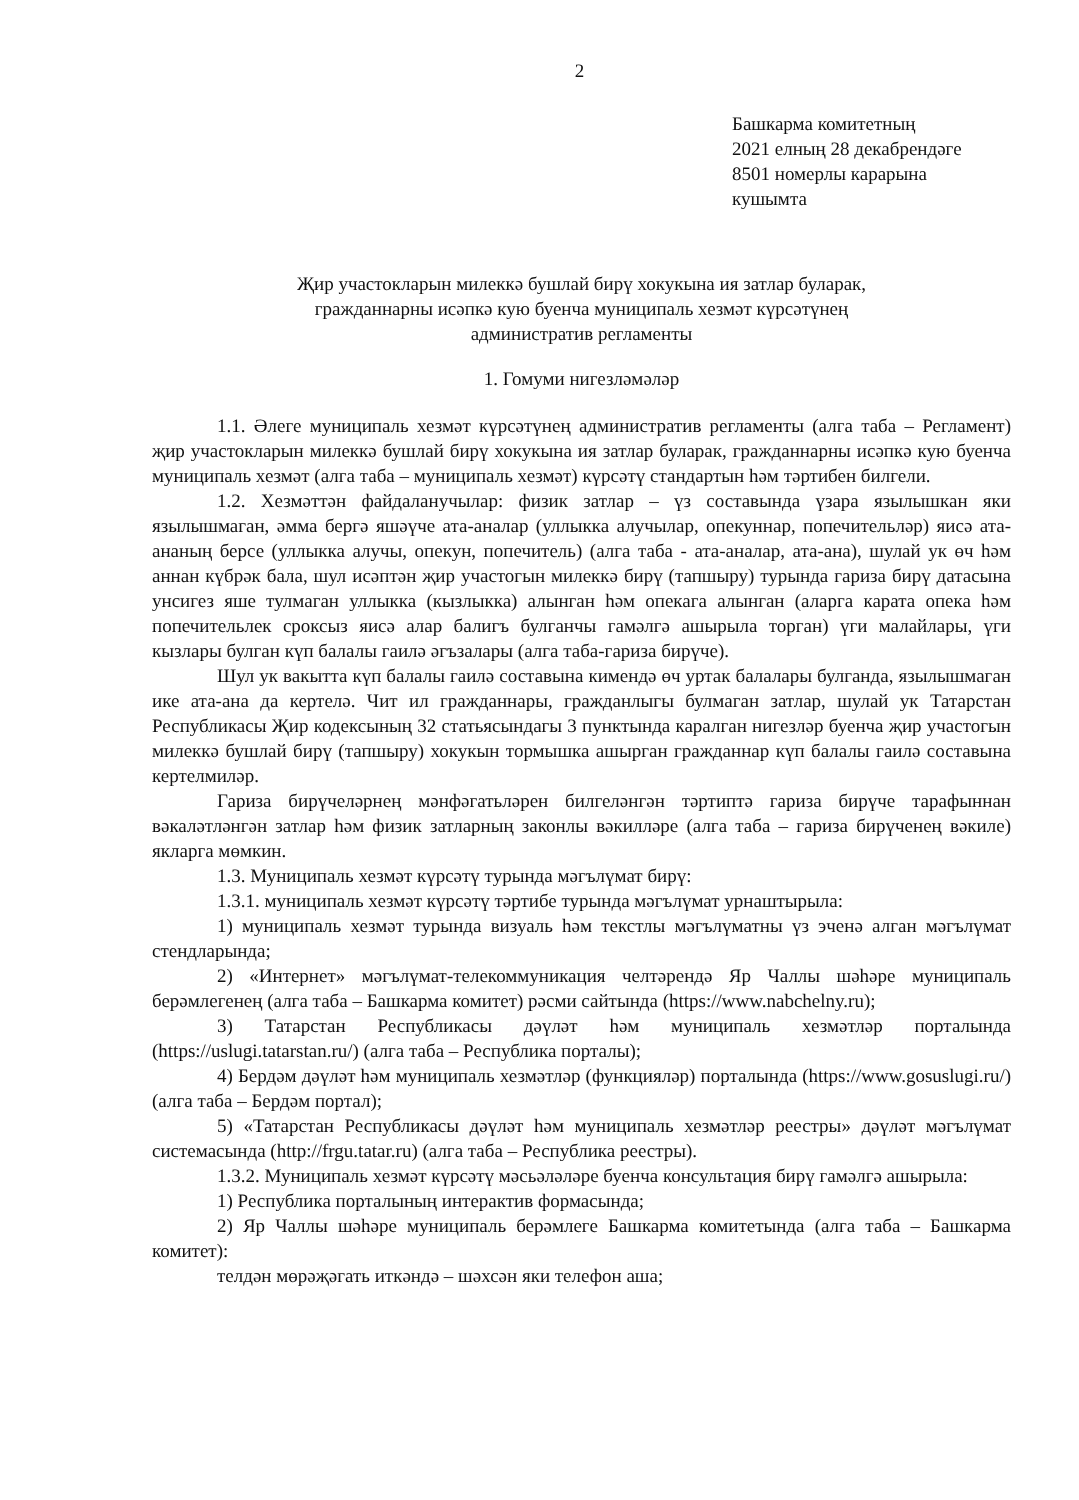2
Башкарма комитетның
2021 елның 28 декабрендәге
8501 номерлы карарына
кушымта
Җир участокларын милеккә бушлай бирү хокукына ия затлар буларак,
гражданнарны исәпкә кую буенча муниципаль хезмәт күрсәтүнең
административ регламенты
1. Гомуми нигезләмәләр
1.1. Әлеге муниципаль хезмәт күрсәтүнең административ регламенты (алга таба – Регламент) җир участокларын милеккә бушлай бирү хокукына ия затлар буларак, гражданнарны исәпкә кую буенча муниципаль хезмәт (алга таба – муниципаль хезмәт) күрсәтү стандартын һәм тәртибен билгели.
1.2. Хезмәттән файдаланучылар: физик затлар – үз составында үзара язылышкан яки язылышмаган, әмма бергә яшәүче ата-аналар (уллыкка алучылар, опекуннар, попечительләр) яисә ата-ананың берсе (уллыкка алучы, опекун, попечитель) (алга таба - ата-аналар, ата-ана), шулай ук өч һәм аннан күбрәк бала, шул исәптән җир участогын милеккә бирү (тапшыру) турында гариза бирү датасына унсигез яше тулмаган уллыкка (кызлыкка) алынган һәм опекага алынган (аларга карата опека һәм попечительлек сроксыз яисә алар балигъ булганчы гамәлгә ашырыла торган) үги малайлары, үги кызлары булган күп балалы гаилә әгъзалары (алга таба-гариза бирүче).
Шул ук вакытта күп балалы гаилә составына кимендә өч уртак балалары булганда, язылышмаган ике ата-ана да кертелә. Чит ил гражданнары, гражданлыгы булмаган затлар, шулай ук Татарстан Республикасы Җир кодексының 32 статьясындагы 3 пунктында каралган нигезләр буенча җир участогын милеккә бушлай бирү (тапшыру) хокукын тормышка ашырган гражданнар күп балалы гаилә составына кертелмиләр.
Гариза бирүчеләрнең мәнфәгатьләрен билгеләнгән тәртиптә гариза бирүче тарафыннан вәкаләтләнгән затлар һәм физик затларның законлы вәкилләре (алга таба – гариза бирүченең вәкиле) якларга мөмкин.
1.3. Муниципаль хезмәт күрсәтү турында мәгълүмат бирү:
1.3.1. муниципаль хезмәт күрсәтү тәртибе турында мәгълүмат урнаштырыла:
1) муниципаль хезмәт турында визуаль һәм текстлы мәгълүматны үз эченә алган мәгълүмат стендларында;
2) «Интернет» мәгълүмат-телекоммуникация челтәрендә Яр Чаллы шәһәре муниципаль берәмлегенең (алга таба – Башкарма комитет) рәсми сайтында (https://www.nabchelny.ru);
3) Татарстан Республикасы дәүләт һәм муниципаль хезмәтләр порталында (https://uslugi.tatarstan.ru/) (алга таба – Республика порталы);
4) Бердәм дәүләт һәм муниципаль хезмәтләр (функцияләр) порталында (https://www.gosuslugi.ru/) (алга таба – Бердәм портал);
5) «Татарстан Республикасы дәүләт һәм муниципаль хезмәтләр реестры» дәүләт мәгълүмат системасында (http://frgu.tatar.ru) (алга таба – Республика реестры).
1.3.2. Муниципаль хезмәт күрсәтү мәсьәләләре буенча консультация бирү гамәлгә ашырыла:
1) Республика порталының интерактив формасында;
2) Яр Чаллы шәһәре муниципаль берәмлеге Башкарма комитетында (алга таба – Башкарма комитет):
телдән мөрәҗәгать иткәндә – шәхсән яки телефон аша;